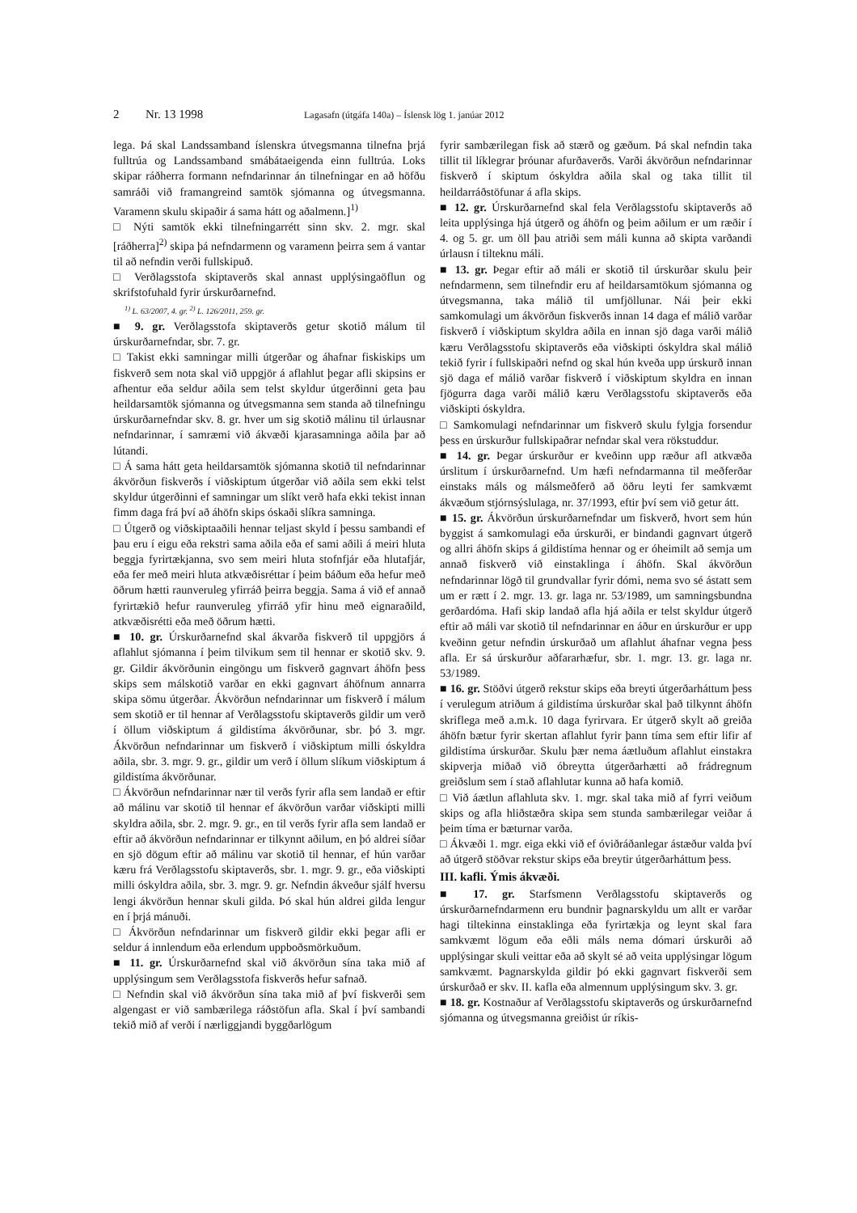2 Nr. 13 1998 Lagasafn (útgáfa 140a) – Íslensk lög 1. janúar 2012
lega. Þá skal Landssamband íslenskra útvegsmanna tilnefna þrjá fulltrúa og Landssamband smábátaeigenda einn fulltrúa. Loks skipar ráðherra formann nefndarinnar án tilnefningar en að höfðu samráði við framangreind samtök sjómanna og útvegsmanna. Varamenn skulu skipaðir á sama hátt og aðalmenn.]<sup>1)</sup>
□ Nýti samtök ekki tilnefningarrétt sinn skv. 2. mgr. skal [ráðherra]<sup>2)</sup> skipa þá nefndarmenn og varamenn þeirra sem á vantar til að nefndin verði fullskipuð.
□ Verðlagsstofa skiptaverðs skal annast upplýsingaöflun og skrifstofuhald fyrir úrskurðarnefnd.
<sup>1)</sup> L. 63/2007, 4. gr. <sup>2)</sup> L. 126/2011, 259. gr.
■ 9. gr. Verðlagsstofa skiptaverðs getur skotið málum til úrskurðarnefndar, sbr. 7. gr.
□ Takist ekki samningar milli útgerðar og áhafnar fiskiskips um fiskverð sem nota skal við uppgjör á aflahlut þegar afli skipsins er afhentur eða seldur aðila sem telst skyldur útgerðinni geta þau heildarsamtök sjómanna og útvegsmanna sem standa að tilnefningu úrskurðarnefndar skv. 8. gr. hver um sig skotið málinu til úrlausnar nefndarinnar, í samræmi við ákvæði kjarasamninga aðila þar að lútandi.
□ Á sama hátt geta heildarsamtök sjómanna skotið til nefndarinnar ákvörðun fiskverðs í viðskiptum útgerðar við aðila sem ekki telst skyldur útgerðinni ef samningar um slíkt verð hafa ekki tekist innan fimm daga frá því að áhöfn skips óskaði slíkra samninga.
□ Útgerð og viðskiptaaðili hennar teljast skyld í þessu sambandi ef þau eru í eigu eða rekstri sama aðila eða ef sami aðili á meiri hluta beggja fyrirtækjanna, svo sem meiri hluta stofnfjár eða hlutafjár, eða fer með meiri hluta atkvæðisréttar í þeim báðum eða hefur með öðrum hætti raunveruleg yfirráð þeirra beggja. Sama á við ef annað fyrirtækið hefur raunveruleg yfirráð yfir hinu með eignaraðild, atkvæðisrétti eða með öðrum hætti.
■ 10. gr. Úrskurðarnefnd skal ákvarða fiskverð til uppgjörs á aflahlut sjómanna í þeim tilvikum sem til hennar er skotið skv. 9. gr. Gildir ákvörðunin eingöngu um fiskverð gagnvart áhöfn þess skips sem málskotið varðar en ekki gagnvart áhöfnum annarra skipa sömu útgerðar. Ákvörðun nefndarinnar um fiskverð í málum sem skotið er til hennar af Verðlagsstofu skiptaverðs gildir um verð í öllum viðskiptum á gildistíma ákvörðunar, sbr. þó 3. mgr. Ákvörðun nefndarinnar um fiskverð í viðskiptum milli óskyldra aðila, sbr. 3. mgr. 9. gr., gildir um verð í öllum slíkum viðskiptum á gildistíma ákvörðunar.
□ Ákvörðun nefndarinnar nær til verðs fyrir afla sem landað er eftir að málinu var skotið til hennar ef ákvörðun varðar viðskipti milli skyldra aðila, sbr. 2. mgr. 9. gr., en til verðs fyrir afla sem landað er eftir að ákvörðun nefndarinnar er tilkynnt aðilum, en þó aldrei síðar en sjö dögum eftir að málinu var skotið til hennar, ef hún varðar kæru frá Verðlagsstofu skiptaverðs, sbr. 1. mgr. 9. gr., eða viðskipti milli óskyldra aðila, sbr. 3. mgr. 9. gr. Nefndin ákveður sjálf hversu lengi ákvörðun hennar skuli gilda. Þó skal hún aldrei gilda lengur en í þrjá mánuði.
□ Ákvörðun nefndarinnar um fiskverð gildir ekki þegar afli er seldur á innlendum eða erlendum uppboðsmörkuðum.
■ 11. gr. Úrskurðarnefnd skal við ákvörðun sína taka mið af upplýsingum sem Verðlagsstofa fiskverðs hefur safnað.
□ Nefndin skal við ákvörðun sína taka mið af því fiskverði sem algengast er við sambærilega ráðstöfun afla. Skal í því sambandi tekið mið af verði í nærliggjandi byggðarlögum
fyrir sambærilegan fisk að stærð og gæðum. Þá skal nefndin taka tillit til líklegrar þróunar afurðaverðs. Varði ákvörðun nefndarinnar fiskverð í skiptum óskyldra aðila skal og taka tillit til heildarráðstöfunar á afla skips.
■ 12. gr. Úrskurðarnefnd skal fela Verðlagsstofu skiptaverðs að leita upplýsinga hjá útgerð og áhöfn og þeim aðilum er um ræðir í 4. og 5. gr. um öll þau atriði sem máli kunna að skipta varðandi úrlausn í tilteknu máli.
■ 13. gr. Þegar eftir að máli er skotið til úrskurðar skulu þeir nefndarmenn, sem tilnefndir eru af heildarsamtökum sjómanna og útvegsmanna, taka málið til umfjöllunar. Nái þeir ekki samkomulagi um ákvörðun fiskverðs innan 14 daga ef málið varðar fiskverð í viðskiptum skyldra aðila en innan sjö daga varði málið kæru Verðlagsstofu skiptaverðs eða viðskipti óskyldra skal málið tekið fyrir í fullskipaðri nefnd og skal hún kveða upp úrskurð innan sjö daga ef málið varðar fiskverð í viðskiptum skyldra en innan fjögurra daga varði málið kæru Verðlagsstofu skiptaverðs eða viðskipti óskyldra.
□ Samkomulagi nefndarinnar um fiskverð skulu fylgja forsendur þess en úrskurður fullskipaðrar nefndar skal vera rökstuddur.
■ 14. gr. Þegar úrskurður er kveðinn upp ræður afl atkvæða úrslitum í úrskurðarnefnd. Um hæfi nefndarmanna til meðferðar einstaks máls og málsmeðferð að öðru leyti fer samkvæmt ákvæðum stjórnsýslulaga, nr. 37/1993, eftir því sem við getur átt.
■ 15. gr. Ákvörðun úrskurðarnefndar um fiskverð, hvort sem hún byggist á samkomulagi eða úrskurði, er bindandi gagnvart útgerð og allri áhöfn skips á gildistíma hennar og er óheimilt að semja um annað fiskverð við einstaklinga í áhöfn. Skal ákvörðun nefndarinnar lögð til grundvallar fyrir dómi, nema svo sé ástatt sem um er rætt í 2. mgr. 13. gr. laga nr. 53/1989, um samningsbundna gerðardóma. Hafi skip landað afla hjá aðila er telst skyldur útgerð eftir að máli var skotið til nefndarinnar en áður en úrskurður er upp kveðinn getur nefndin úrskurðað um aflahlut áhafnar vegna þess afla. Er sá úrskurður aðfararhæfur, sbr. 1. mgr. 13. gr. laga nr. 53/1989.
■ 16. gr. Stöðvi útgerð rekstur skips eða breyti útgerðarháttum þess í verulegum atriðum á gildistíma úrskurðar skal það tilkynnt áhöfn skriflega með a.m.k. 10 daga fyrirvara. Er útgerð skylt að greiða áhöfn bætur fyrir skertan aflahlut fyrir þann tíma sem eftir lifir af gildistíma úrskurðar. Skulu þær nema áætluðum aflahlut einstakra skipverja miðað við óbreytta útgerðarhætti að frádregnum greiðslum sem í stað aflahlutar kunna að hafa komið.
□ Við áætlun aflahluta skv. 1. mgr. skal taka mið af fyrri veiðum skips og afla hliðstæðra skipa sem stunda sambærilegar veiðar á þeim tíma er bæturnar varða.
□ Ákvæði 1. mgr. eiga ekki við ef óviðráðanlegar ástæður valda því að útgerð stöðvar rekstur skips eða breytir útgerðarháttum þess.
III. kafli. Ýmis ákvæði.
■ 17. gr. Starfsmenn Verðlagsstofu skiptaverðs og úrskurðarnefndarmenn eru bundnir þagnarskyldu um allt er varðar hagi tiltekinna einstaklinga eða fyrirtækja og leynt skal fara samkvæmt lögum eða eðli máls nema dómari úrskurði að upplýsingar skuli veittar eða að skylt sé að veita upplýsingar lögum samkvæmt. Þagnarskylda gildir þó ekki gagnvart fiskverði sem úrskurðað er skv. II. kafla eða almennum upplýsingum skv. 3. gr.
■ 18. gr. Kostnaður af Verðlagsstofu skiptaverðs og úrskurðarnefnd sjómanna og útvegsmanna greiðist úr ríkis-